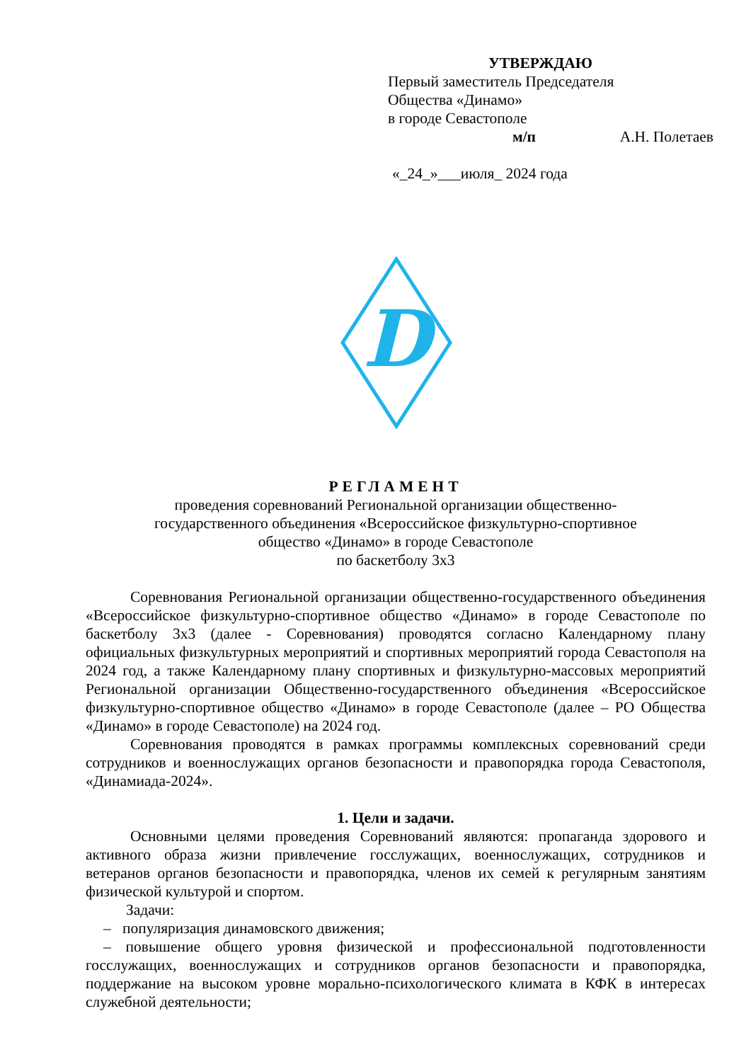УТВЕРЖДАЮ
Первый заместитель Председателя
Общества «Динамо»
в городе Севастополе
м/п А.Н. Полетаев
«_24_»___июля_ 2024 года
D
РЕГЛАМЕНТ
проведения соревнований Региональной организации общественно-
государственного объединения «Всероссийское физкультурно-спортивное
общество «Динамо» в городе Севастополе
по баскетболу 3х3
Соревнования Региональной организации общественно-государственного объединения «Всероссийское физкультурно-спортивное общество «Динамо» в городе Севастополе по баскетболу 3х3 (далее - Соревнования) проводятся согласно Календарному плану официальных физкультурных мероприятий и спортивных мероприятий города Севастополя на 2024 год, а также Календарному плану спортивных и физкультурно-массовых мероприятий Региональной организации Общественно-государственного объединения «Всероссийское физкультурно-спортивное общество «Динамо» в городе Севастополе (далее – РО Общества «Динамо» в городе Севастополе) на 2024 год.
Соревнования проводятся в рамках программы комплексных соревнований среди сотрудников и военнослужащих органов безопасности и правопорядка города Севастополя, «Динамиада-2024».
1. Цели и задачи.
Основными целями проведения Соревнований являются: пропаганда здорового и активного образа жизни привлечение госслужащих, военнослужащих, сотрудников и ветеранов органов безопасности и правопорядка, членов их семей к регулярным занятиям физической культурой и спортом.
Задачи:
– популяризация динамовского движения;
– повышение общего уровня физической и профессиональной подготовленности госслужащих, военнослужащих и сотрудников органов безопасности и правопорядка, поддержание на высоком уровне морально-психологического климата в КФК в интересах служебной деятельности;